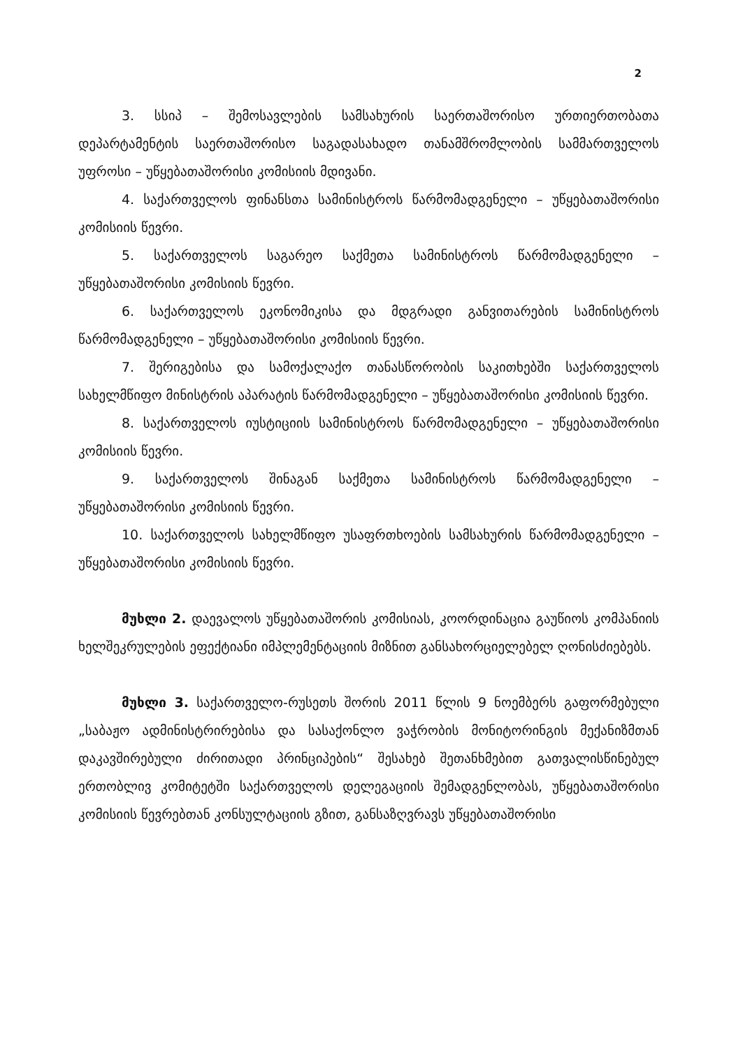2
3. სსიპ – შემოსავლების სამსახურის საერთაშორისო ურთიერთობათა დეპარტამენტის საერთაშორისო საგადასახადო თანამშრომლობის სამმართველოს უფროსი – უწყებათაშორისი კომისიის მდივანი.
4. საქართველოს ფინანსთა სამინისტროს წარმომადგენელი – უწყებათაშორისი კომისიის წევრი.
5. საქართველოს საგარეო საქმეთა სამინისტროს წარმომადგენელი – უწყებათაშორისი კომისიის წევრი.
6. საქართველოს ეკონომიკისა და მდგრადი განვითარების სამინისტროს წარმომადგენელი – უწყებათაშორისი კომისიის წევრი.
7. შერიგებისა და სამოქალაქო თანასწორობის საკითხებში საქართველოს სახელმწიფო მინისტრის აპარატის წარმომადგენელი – უწყებათაშორისი კომისიის წევრი.
8. საქართველოს იუსტიციის სამინისტროს წარმომადგენელი – უწყებათაშორისი კომისიის წევრი.
9. საქართველოს შინაგან საქმეთა სამინისტროს წარმომადგენელი – უწყებათაშორისი კომისიის წევრი.
10. საქართველოს სახელმწიფო უსაფრთხოების სამსახურის წარმომადგენელი – უწყებათაშორისი კომისიის წევრი.
მუხლი 2. დაევალოს უწყებათაშორის კომისიას, კოორდინაცია გაუწიოს კომპანიის ხელშეკრულების ეფექტიანი იმპლემენტაციის მიზნით განსახორციელებელ ღონისძიებებს.
მუხლი 3. საქართველო-რუსეთს შორის 2011 წლის 9 ნოემბერს გაფორმებული „საბაჟო ადმინისტრირებისა და სასაქონლო ვაჭრობის მონიტორინგის მექანიზმთან დაკავშირებული ძირითადი პრინციპების“ შესახებ შეთანხმებით გათვალისწინებულ ერთობლივ კომიტეტში საქართველოს დელეგაციის შემადგენლობას, უწყებათაშორისი კომისიის წევრებთან კონსულტაციის გზით, განსაზღვრავს უწყებათაშორისი